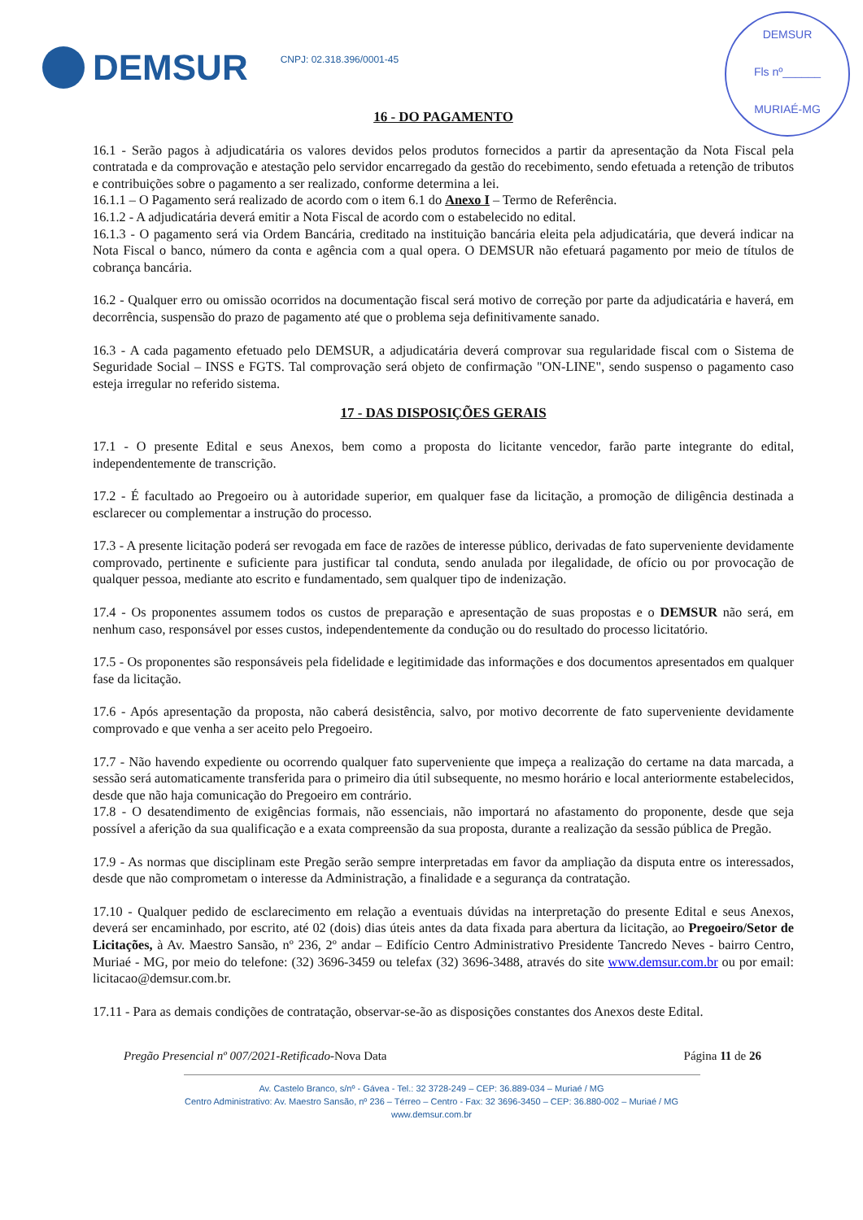DEMSUR
Fls nº______
MURIAÉ-MG
DEMSUR
CNPJ: 02.318.396/0001-45
16 - DO PAGAMENTO
16.1 - Serão pagos à adjudicatária os valores devidos pelos produtos fornecidos a partir da apresentação da Nota Fiscal pela contratada e da comprovação e atestação pelo servidor encarregado da gestão do recebimento, sendo efetuada a retenção de tributos e contribuições sobre o pagamento a ser realizado, conforme determina a lei.
16.1.1 – O Pagamento será realizado de acordo com o item 6.1 do Anexo I – Termo de Referência.
16.1.2 - A adjudicatária deverá emitir a Nota Fiscal de acordo com o estabelecido no edital.
16.1.3 - O pagamento será via Ordem Bancária, creditado na instituição bancária eleita pela adjudicatária, que deverá indicar na Nota Fiscal o banco, número da conta e agência com a qual opera. O DEMSUR não efetuará pagamento por meio de títulos de cobrança bancária.
16.2 - Qualquer erro ou omissão ocorridos na documentação fiscal será motivo de correção por parte da adjudicatária e haverá, em decorrência, suspensão do prazo de pagamento até que o problema seja definitivamente sanado.
16.3 - A cada pagamento efetuado pelo DEMSUR, a adjudicatária deverá comprovar sua regularidade fiscal com o Sistema de Seguridade Social – INSS e FGTS. Tal comprovação será objeto de confirmação "ON-LINE", sendo suspenso o pagamento caso esteja irregular no referido sistema.
17 - DAS DISPOSIÇÕES GERAIS
17.1 - O presente Edital e seus Anexos, bem como a proposta do licitante vencedor, farão parte integrante do edital, independentemente de transcrição.
17.2 - É facultado ao Pregoeiro ou à autoridade superior, em qualquer fase da licitação, a promoção de diligência destinada a esclarecer ou complementar a instrução do processo.
17.3 - A presente licitação poderá ser revogada em face de razões de interesse público, derivadas de fato superveniente devidamente comprovado, pertinente e suficiente para justificar tal conduta, sendo anulada por ilegalidade, de ofício ou por provocação de qualquer pessoa, mediante ato escrito e fundamentado, sem qualquer tipo de indenização.
17.4 - Os proponentes assumem todos os custos de preparação e apresentação de suas propostas e o DEMSUR não será, em nenhum caso, responsável por esses custos, independentemente da condução ou do resultado do processo licitatório.
17.5 - Os proponentes são responsáveis pela fidelidade e legitimidade das informações e dos documentos apresentados em qualquer fase da licitação.
17.6 - Após apresentação da proposta, não caberá desistência, salvo, por motivo decorrente de fato superveniente devidamente comprovado e que venha a ser aceito pelo Pregoeiro.
17.7 - Não havendo expediente ou ocorrendo qualquer fato superveniente que impeça a realização do certame na data marcada, a sessão será automaticamente transferida para o primeiro dia útil subsequente, no mesmo horário e local anteriormente estabelecidos, desde que não haja comunicação do Pregoeiro em contrário.
17.8 - O desatendimento de exigências formais, não essenciais, não importará no afastamento do proponente, desde que seja possível a aferição da sua qualificação e a exata compreensão da sua proposta, durante a realização da sessão pública de Pregão.
17.9 - As normas que disciplinam este Pregão serão sempre interpretadas em favor da ampliação da disputa entre os interessados, desde que não comprometam o interesse da Administração, a finalidade e a segurança da contratação.
17.10 - Qualquer pedido de esclarecimento em relação a eventuais dúvidas na interpretação do presente Edital e seus Anexos, deverá ser encaminhado, por escrito, até 02 (dois) dias úteis antes da data fixada para abertura da licitação, ao Pregoeiro/Setor de Licitações, à Av. Maestro Sansão, nº 236, 2º andar – Edifício Centro Administrativo Presidente Tancredo Neves - bairro Centro, Muriaé - MG, por meio do telefone: (32) 3696-3459 ou telefax (32) 3696-3488, através do site www.demsur.com.br ou por email: licitacao@demsur.com.br.
17.11 - Para as demais condições de contratação, observar-se-ão as disposições constantes dos Anexos deste Edital.
Pregão Presencial nº 007/2021-Retificado-Nova Data Página 11 de 26
Av. Castelo Branco, s/nº - Gávea - Tel.: 32 3728-249 – CEP: 36.889-034 – Muriaé / MG
Centro Administrativo: Av. Maestro Sansão, nº 236 – Térreo – Centro - Fax: 32 3696-3450 – CEP: 36.880-002 – Muriaé / MG
www.demsur.com.br